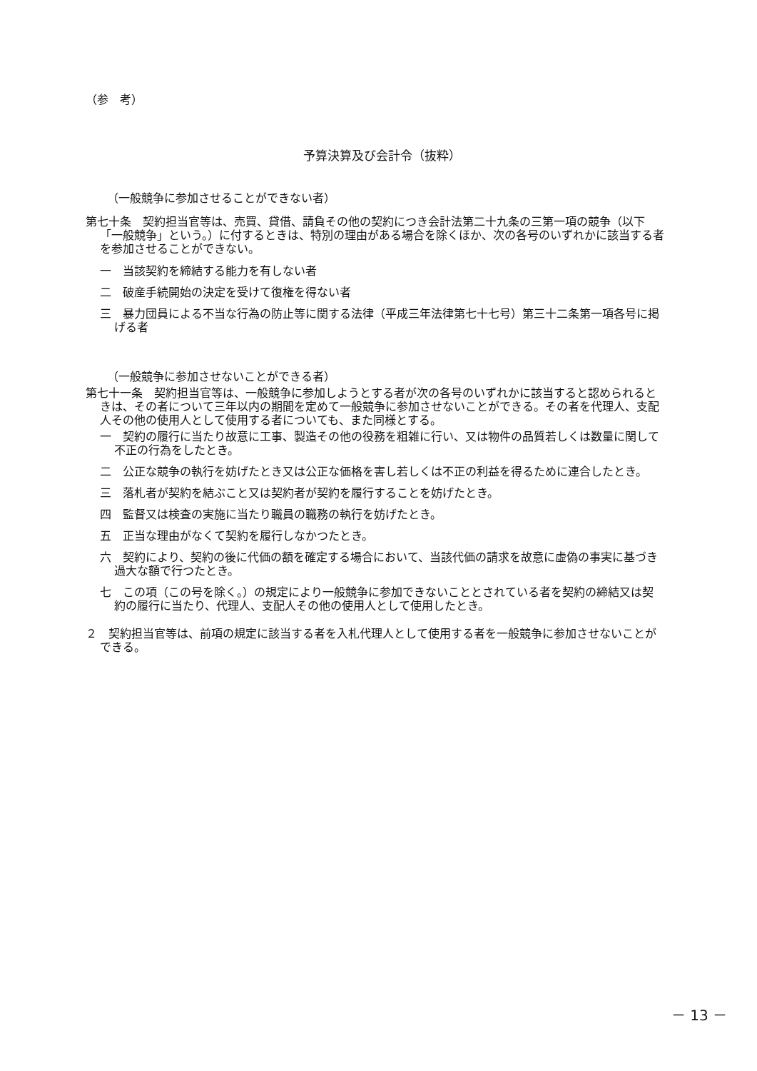（参　考）
予算決算及び会計令（抜粋）
（一般競争に参加させることができない者）
第七十条　契約担当官等は、売買、貸借、請負その他の契約につき会計法第二十九条の三第一項の競争（以下「一般競争」という。）に付するときは、特別の理由がある場合を除くほか、次の各号のいずれかに該当する者を参加させることができない。
一　当該契約を締結する能力を有しない者
二　破産手続開始の決定を受けて復権を得ない者
三　暴力団員による不当な行為の防止等に関する法律（平成三年法律第七十七号）第三十二条第一項各号に掲げる者
（一般競争に参加させないことができる者）
第七十一条　契約担当官等は、一般競争に参加しようとする者が次の各号のいずれかに該当すると認められるときは、その者について三年以内の期間を定めて一般競争に参加させないことができる。その者を代理人、支配人その他の使用人として使用する者についても、また同様とする。
一　契約の履行に当たり故意に工事、製造その他の役務を粗雑に行い、又は物件の品質若しくは数量に関して不正の行為をしたとき。
二　公正な競争の執行を妨げたとき又は公正な価格を害し若しくは不正の利益を得るために連合したとき。
三　落札者が契約を結ぶこと又は契約者が契約を履行することを妨げたとき。
四　監督又は検査の実施に当たり職員の職務の執行を妨げたとき。
五　正当な理由がなくて契約を履行しなかつたとき。
六　契約により、契約の後に代価の額を確定する場合において、当該代価の請求を故意に虚偽の事実に基づき過大な額で行つたとき。
七　この項（この号を除く。）の規定により一般競争に参加できないこととされている者を契約の締結又は契約の履行に当たり、代理人、支配人その他の使用人として使用したとき。
２　契約担当官等は、前項の規定に該当する者を入札代理人として使用する者を一般競争に参加させないことができる。
－ 13 －